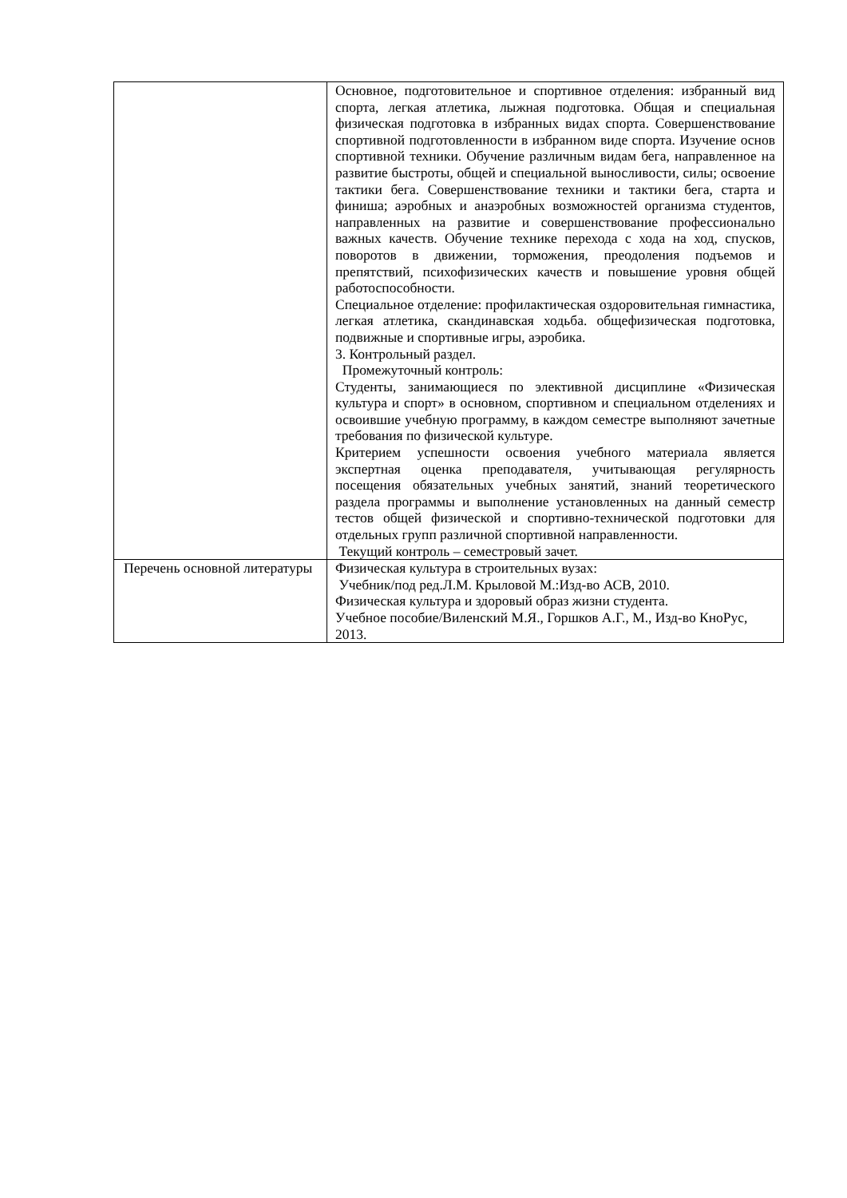| | Основное, подготовительное и спортивное отделения: избранный вид спорта, легкая атлетика, лыжная подготовка. Общая и специальная физическая подготовка в избранных видах спорта. Совершенствование спортивной подготовленности в избранном виде спорта. Изучение основ спортивной техники. Обучение различным видам бега, направленное на развитие быстроты, общей и специальной выносливости, силы; освоение тактики бега. Совершенствование техники и тактики бега, старта и финиша; аэробных и анаэробных возможностей организма студентов, направленных на развитие и совершенствование профессионально важных качеств. Обучение технике перехода с хода на ход, спусков, поворотов в движении, торможения, преодоления подъемов и препятствий, психофизических качеств и повышение уровня общей работоспособности. Специальное отделение: профилактическая оздоровительная гимнастика, легкая атлетика, скандинавская ходьба. общефизическая подготовка, подвижные и спортивные игры, аэробика. 3. Контрольный раздел. Промежуточный контроль: Студенты, занимающиеся по элективной дисциплине «Физическая культура и спорт» в основном, спортивном и специальном отделениях и освоившие учебную программу, в каждом семестре выполняют зачетные требования по физической культуре. Критерием успешности освоения учебного материала является экспертная оценка преподавателя, учитывающая регулярность посещения обязательных учебных занятий, знаний теоретического раздела программы и выполнение установленных на данный семестр тестов общей физической и спортивно-технической подготовки для отдельных групп различной спортивной направленности. Текущий контроль – семестровый зачет. |
| Перечень основной литературы | Физическая культура в строительных вузах: Учебник/под ред.Л.М. Крыловой М.:Изд-во АСВ, 2010. Физическая культура и здоровый образ жизни студента. Учебное пособие/Виленский М.Я., Горшков А.Г., М., Изд-во КноРус, 2013. |